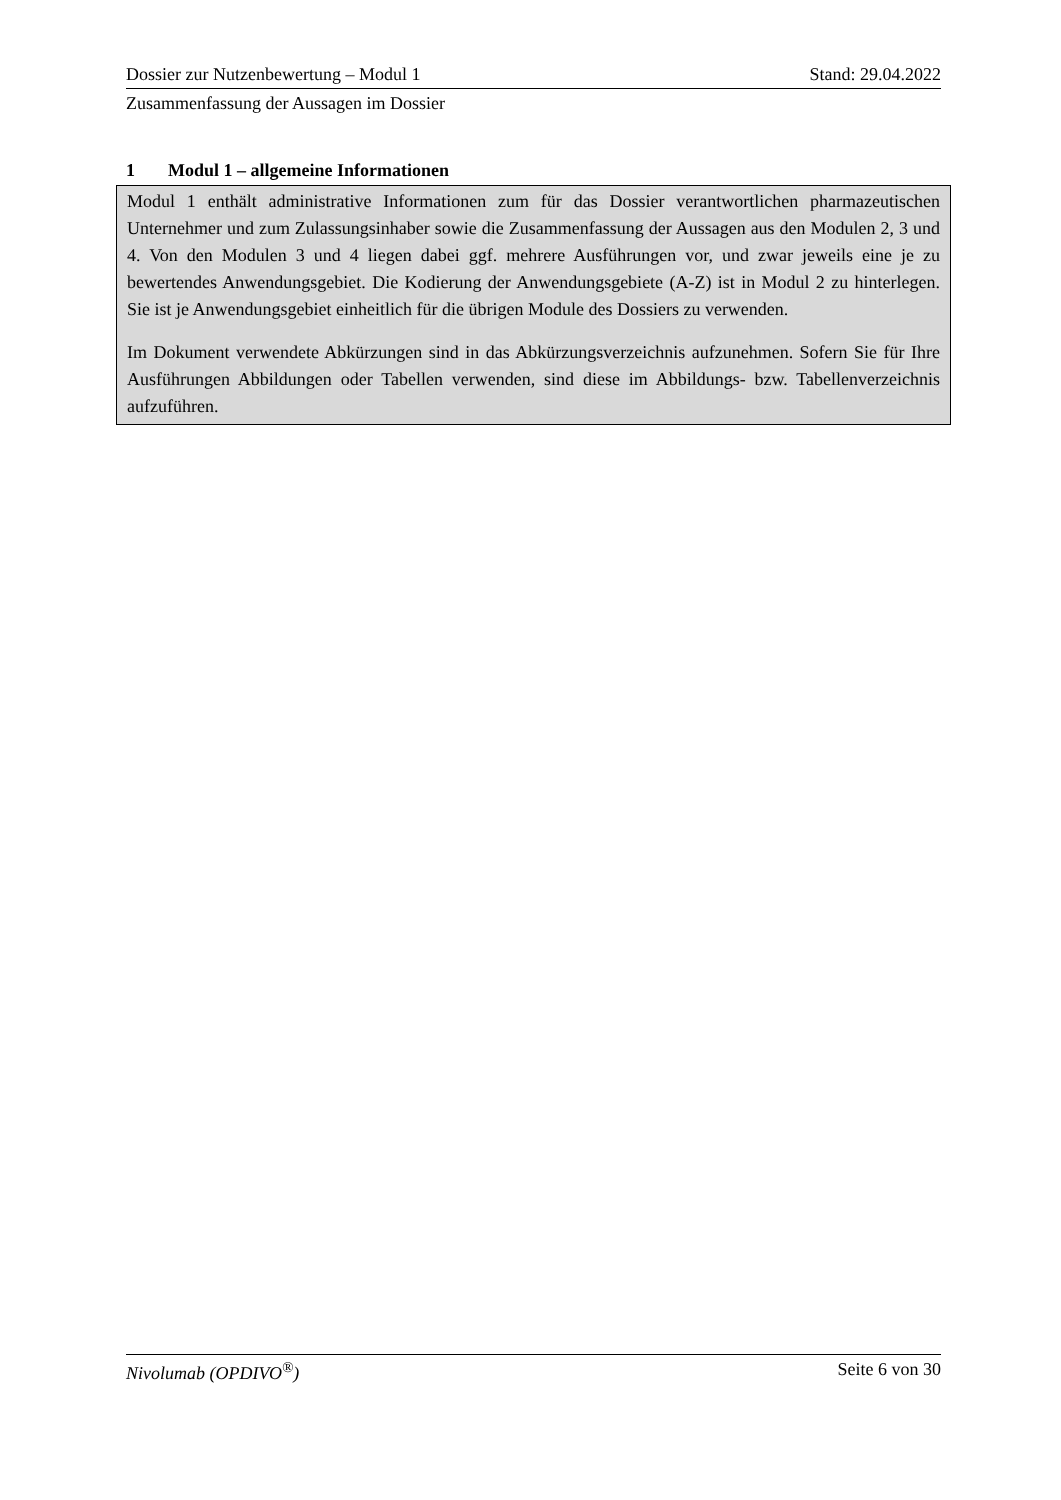Dossier zur Nutzenbewertung – Modul 1 Stand: 29.04.2022
Zusammenfassung der Aussagen im Dossier
1 Modul 1 – allgemeine Informationen
Modul 1 enthält administrative Informationen zum für das Dossier verantwortlichen pharmazeutischen Unternehmer und zum Zulassungsinhaber sowie die Zusammenfassung der Aussagen aus den Modulen 2, 3 und 4. Von den Modulen 3 und 4 liegen dabei ggf. mehrere Ausführungen vor, und zwar jeweils eine je zu bewertendes Anwendungsgebiet. Die Kodierung der Anwendungsgebiete (A-Z) ist in Modul 2 zu hinterlegen. Sie ist je Anwendungsgebiet einheitlich für die übrigen Module des Dossiers zu verwenden.
Im Dokument verwendete Abkürzungen sind in das Abkürzungsverzeichnis aufzunehmen. Sofern Sie für Ihre Ausführungen Abbildungen oder Tabellen verwenden, sind diese im Abbildungs- bzw. Tabellenverzeichnis aufzuführen.
Nivolumab (OPDIVO<sup>®</sup>) Seite 6 von 30